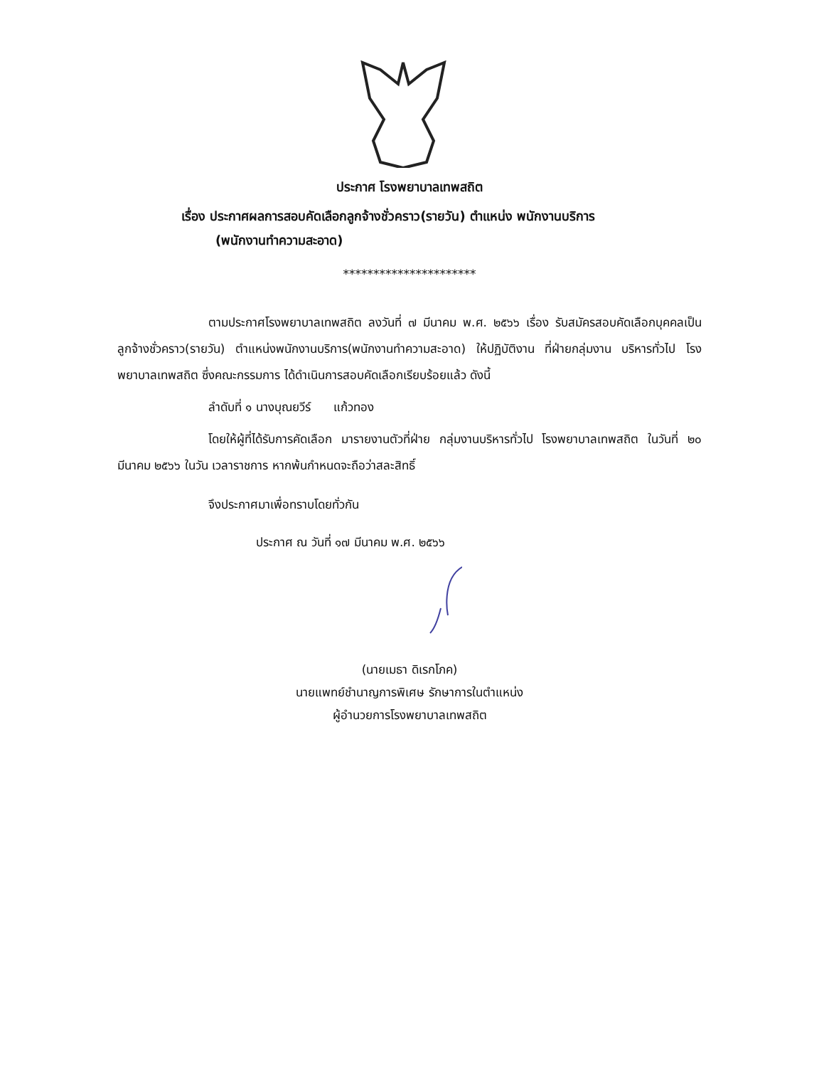ประกาศ โรงพยาบาลเทพสถิต
เรื่อง ประกาศผลการสอบคัดเลือกลูกจ้างชั่วคราว(รายวัน) ตำแหน่ง พนักงานบริการ
(พนักงานทำความสะอาด)
**********************
ตามประกาศโรงพยาบาลเทพสถิต ลงวันที่ ๗ มีนาคม พ.ศ. ๒๕๖๖ เรื่อง รับสมัครสอบคัดเลือกบุคคลเป็นลูกจ้างชั่วคราว(รายวัน) ตำแหน่งพนักงานบริการ(พนักงานทำความสะอาด) ให้ปฏิบัติงาน ที่ฝ่ายกลุ่มงาน บริหารทั่วไป โรงพยาบาลเทพสถิต ซึ่งคณะกรรมการ ได้ดำเนินการสอบคัดเลือกเรียบร้อยแล้ว ดังนี้
ลำดับที่ ๑ นางบุณยวีร์ แก้วทอง
โดยให้ผู้ที่ได้รับการคัดเลือก มารายงานตัวที่ฝ่าย กลุ่มงานบริหารทั่วไป โรงพยาบาลเทพสถิต ในวันที่ ๒๐ มีนาคม ๒๕๖๖ ในวัน เวลาราชการ หากพ้นกำหนดจะถือว่าสละสิทธิ์
จึงประกาศมาเพื่อทราบโดยทั่วกัน
ประกาศ ณ วันที่ ๑๗ มีนาคม พ.ศ. ๒๕๖๖
(นายเมธา ดิเรกโภค)
นายแพทย์ชำนาญการพิเศษ รักษาการในตำแหน่ง
ผู้อำนวยการโรงพยาบาลเทพสถิต